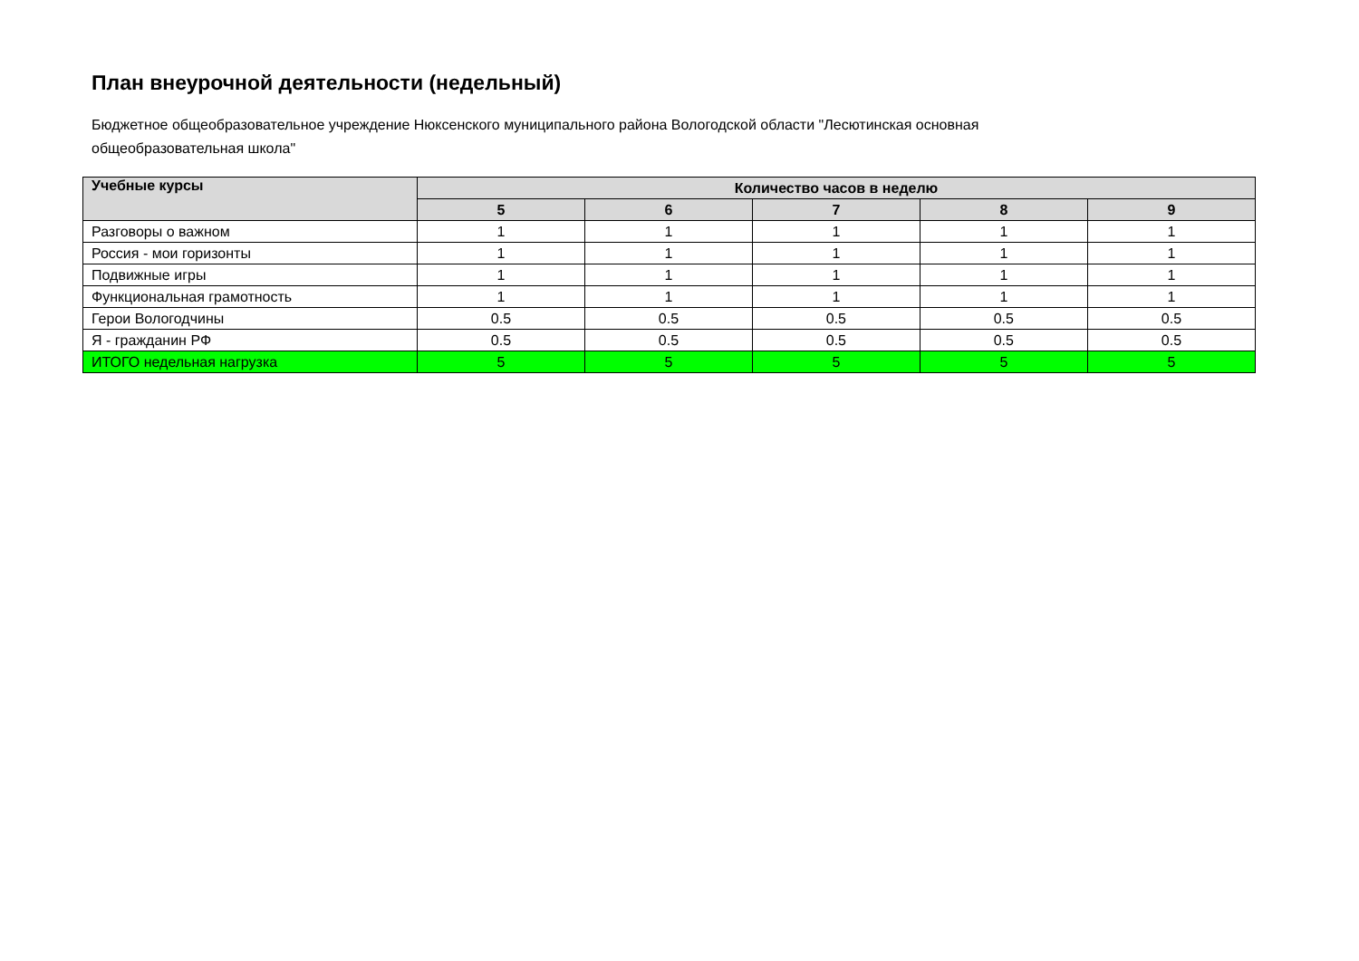План внеурочной деятельности (недельный)
Бюджетное общеобразовательное учреждение Нюксенского муниципального района Вологодской области "Лесютинская основная общеобразовательная школа"
| Учебные курсы | Количество часов в неделю | | | | |
| --- | --- | --- | --- | --- | --- |
| | 5 | 6 | 7 | 8 | 9 |
| Разговоры о важном | 1 | 1 | 1 | 1 | 1 |
| Россия - мои горизонты | 1 | 1 | 1 | 1 | 1 |
| Подвижные игры | 1 | 1 | 1 | 1 | 1 |
| Функциональная грамотность | 1 | 1 | 1 | 1 | 1 |
| Герои Вологодчины | 0.5 | 0.5 | 0.5 | 0.5 | 0.5 |
| Я - гражданин РФ | 0.5 | 0.5 | 0.5 | 0.5 | 0.5 |
| ИТОГО недельная нагрузка | 5 | 5 | 5 | 5 | 5 |